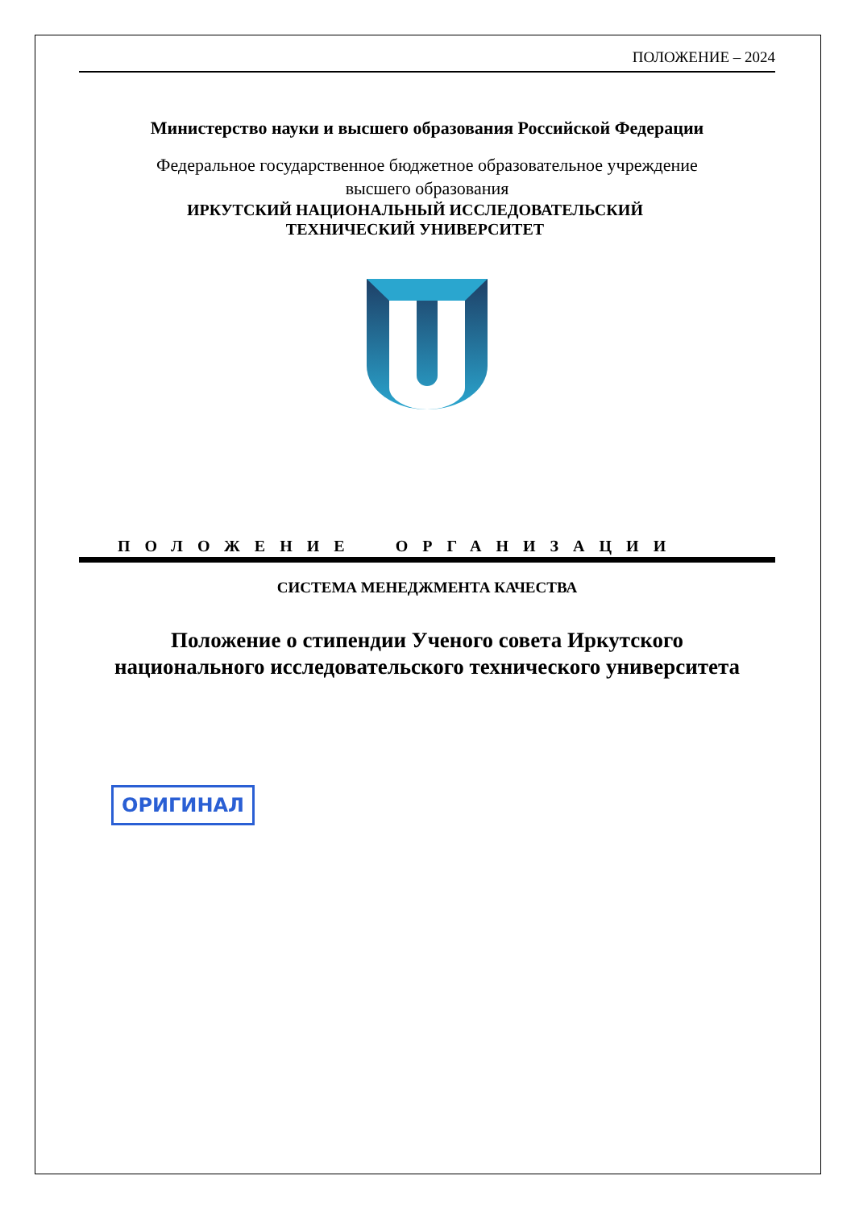ПОЛОЖЕНИЕ – 2024
Министерство науки и высшего образования Российской Федерации
Федеральное государственное бюджетное образовательное учреждение
высшего образования
ИРКУТСКИЙ НАЦИОНАЛЬНЫЙ ИССЛЕДОВАТЕЛЬСКИЙ
ТЕХНИЧЕСКИЙ УНИВЕРСИТЕТ
ПОЛОЖЕНИЕ ОРГАНИЗАЦИИ
СИСТЕМА МЕНЕДЖМЕНТА КАЧЕСТВА
Положение о стипендии Ученого совета Иркутского
национального исследовательского технического университета
ОРИГИНАЛ